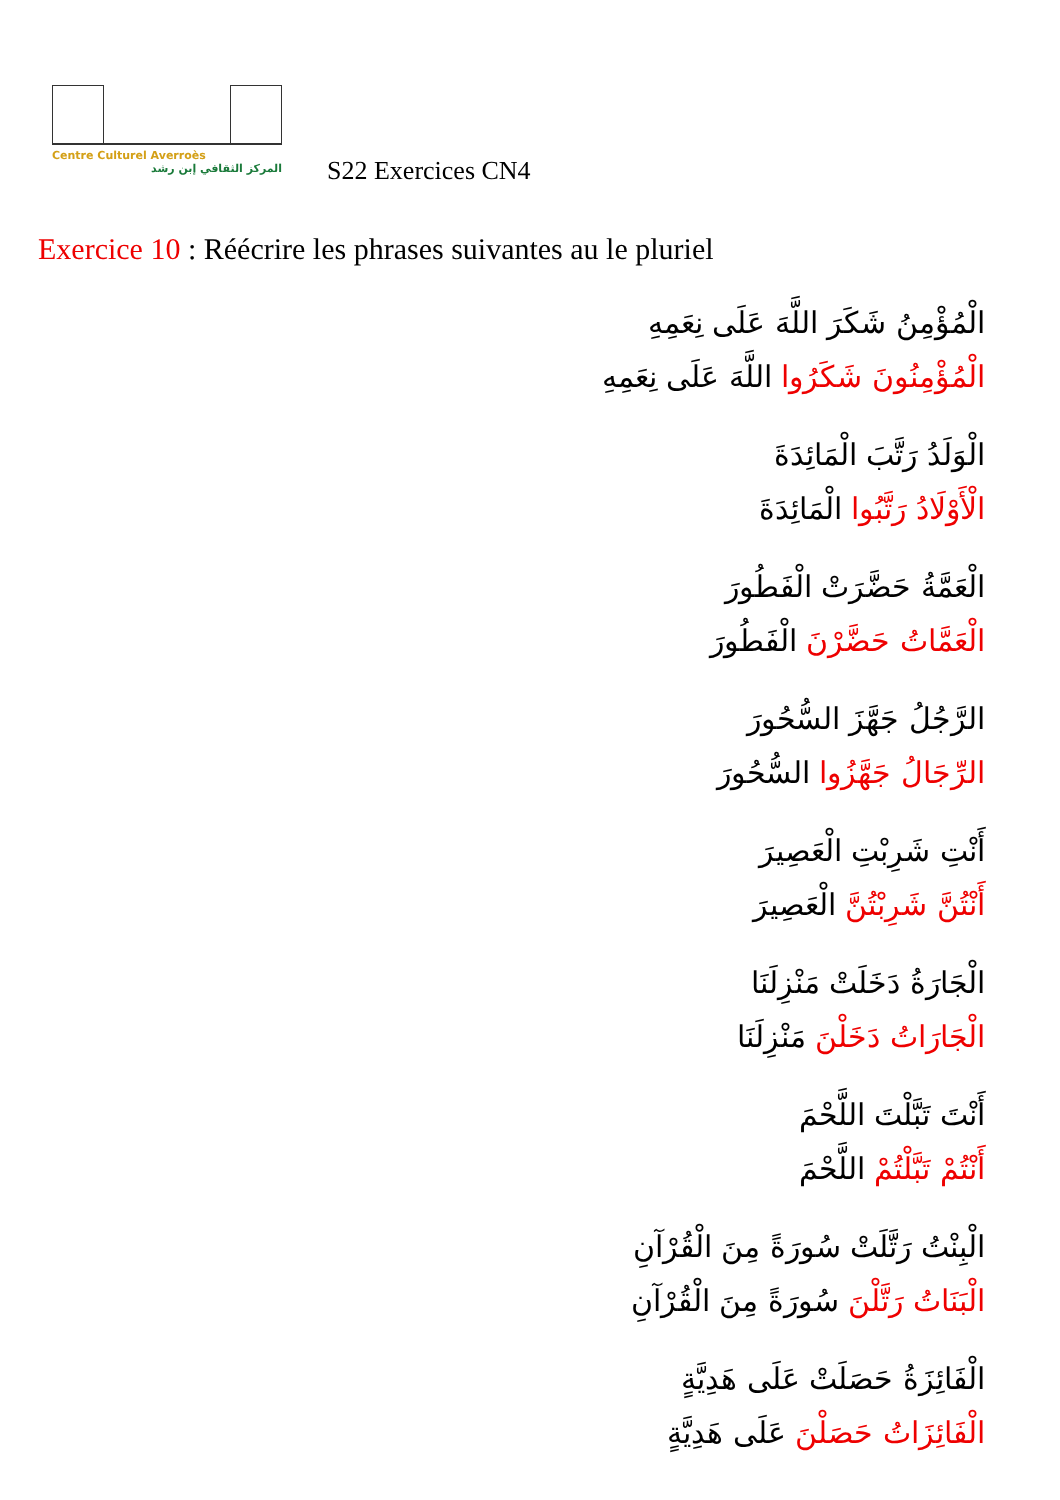Centre Culturel Averroès
المركز الثقافي إبن رشد
S22 Exercices CN4
Exercice 10 : Réécrire les phrases suivantes au le pluriel
الْمُؤْمِنُ شَكَرَ اللَّهَ عَلَى نِعَمِهِ
الْمُؤْمِنُونَ شَكَرُوا اللَّهَ عَلَى نِعَمِهِ
الْوَلَدُ رَتَّبَ الْمَائِدَةَ
الْأَوْلَادُ رَتَّبُوا الْمَائِدَةَ
الْعَمَّةُ حَضَّرَتْ الْفَطُورَ
الْعَمَّاتُ حَضَّرْنَ الْفَطُورَ
الرَّجُلُ جَهَّزَ السُّحُورَ
الرِّجَالُ جَهَّزُوا السُّحُورَ
أَنْتِ شَرِبْتِ الْعَصِيرَ
أَنْتُنَّ شَرِبْتُنَّ الْعَصِيرَ
الْجَارَةُ دَخَلَتْ مَنْزِلَنَا
الْجَارَاتُ دَخَلْنَ مَنْزِلَنَا
أَنْتَ تَبَّلْتَ اللَّحْمَ
أَنْتُمْ تَبَّلْتُمْ اللَّحْمَ
الْبِنْتُ رَتَّلَتْ سُورَةً مِنَ الْقُرْآنِ
الْبَنَاتُ رَتَّلْنَ سُورَةً مِنَ الْقُرْآنِ
الْفَائِزَةُ حَصَلَتْ عَلَى هَدِيَّةٍ
الْفَائِزَاتُ حَصَلْنَ عَلَى هَدِيَّةٍ